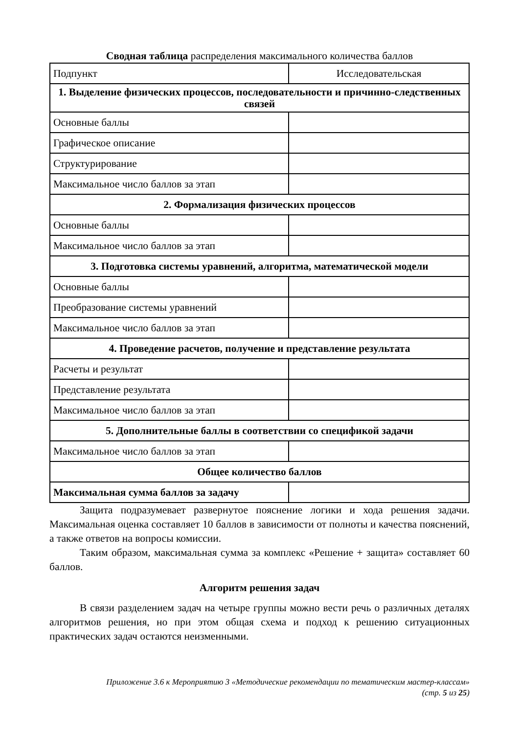Сводная таблица распределения максимального количества баллов
| Подпункт | Исследовательская |
| 1. Выделение физических процессов, последовательности и причинно-следственных связей | |
| Основные баллы | |
| Графическое описание | |
| Структурирование | |
| Максимальное число баллов за этап | |
| 2. Формализация физических процессов | |
| Основные баллы | |
| Максимальное число баллов за этап | |
| 3. Подготовка системы уравнений, алгоритма, математической модели | |
| Основные баллы | |
| Преобразование системы уравнений | |
| Максимальное число баллов за этап | |
| 4. Проведение расчетов, получение и представление результата | |
| Расчеты и результат | |
| Представление результата | |
| Максимальное число баллов за этап | |
| 5. Дополнительные баллы в соответствии со спецификой задачи | |
| Максимальное число баллов за этап | |
| Общее количество баллов | |
| Максимальная сумма баллов за задачу | |
Защита подразумевает развернутое пояснение логики и хода решения задачи. Максимальная оценка составляет 10 баллов в зависимости от полноты и качества пояснений, а также ответов на вопросы комиссии.
Таким образом, максимальная сумма за комплекс «Решение + защита» составляет 60 баллов.
Алгоритм решения задач
В связи разделением задач на четыре группы можно вести речь о различных деталях алгоритмов решения, но при этом общая схема и подход к решению ситуационных практических задач остаются неизменными.
Приложение 3.6 к Мероприятию 3 «Методические рекомендации по тематическим мастер-классам»
(стр. 5 из 25)